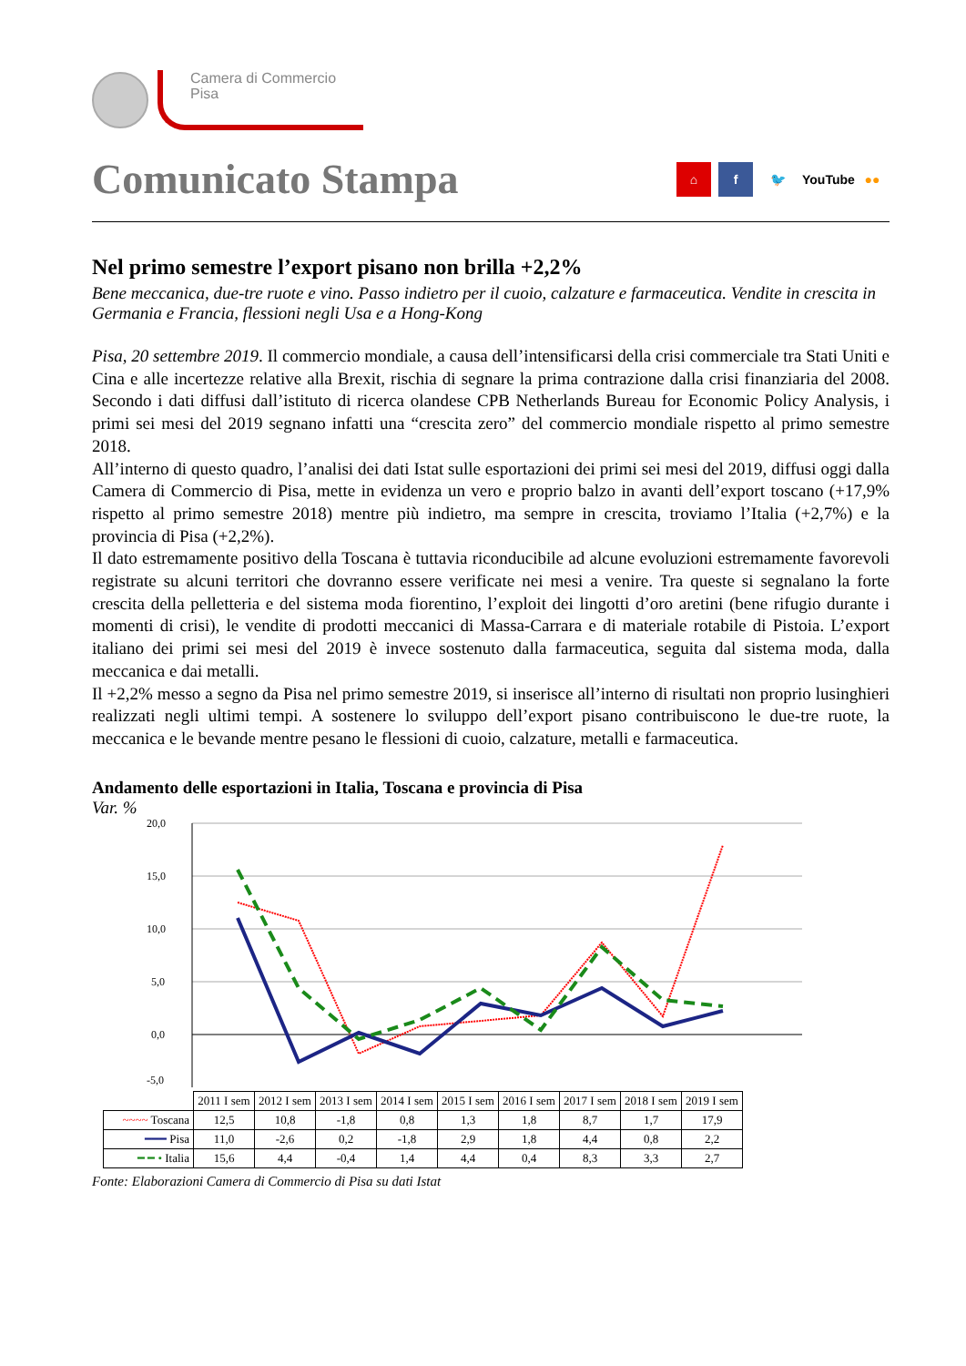Camera di Commercio
Pisa
Comunicato Stampa
⌂ f 🐦 YouTube ●●
Nel primo semestre l’export pisano non brilla +2,2%
Bene meccanica, due-tre ruote e vino. Passo indietro per il cuoio, calzature e farmaceutica. Vendite in crescita in Germania e Francia, flessioni negli Usa e a Hong-Kong
Pisa, 20 settembre 2019. Il commercio mondiale, a causa dell’intensificarsi della crisi commerciale tra Stati Uniti e Cina e alle incertezze relative alla Brexit, rischia di segnare la prima contrazione dalla crisi finanziaria del 2008. Secondo i dati diffusi dall’istituto di ricerca olandese CPB Netherlands Bureau for Economic Policy Analysis, i primi sei mesi del 2019 segnano infatti una “crescita zero” del commercio mondiale rispetto al primo semestre 2018.
All’interno di questo quadro, l’analisi dei dati Istat sulle esportazioni dei primi sei mesi del 2019, diffusi oggi dalla Camera di Commercio di Pisa, mette in evidenza un vero e proprio balzo in avanti dell’export toscano (+17,9% rispetto al primo semestre 2018) mentre più indietro, ma sempre in crescita, troviamo l’Italia (+2,7%) e la provincia di Pisa (+2,2%).
Il dato estremamente positivo della Toscana è tuttavia riconducibile ad alcune evoluzioni estremamente favorevoli registrate su alcuni territori che dovranno essere verificate nei mesi a venire. Tra queste si segnalano la forte crescita della pelletteria e del sistema moda fiorentino, l’exploit dei lingotti d’oro aretini (bene rifugio durante i momenti di crisi), le vendite di prodotti meccanici di Massa-Carrara e di materiale rotabile di Pistoia. L’export italiano dei primi sei mesi del 2019 è invece sostenuto dalla farmaceutica, seguita dal sistema moda, dalla meccanica e dai metalli.
Il +2,2% messo a segno da Pisa nel primo semestre 2019, si inserisce all’interno di risultati non proprio lusinghieri realizzati negli ultimi tempi. A sostenere lo sviluppo dell’export pisano contribuiscono le due-tre ruote, la meccanica e le bevande mentre pesano le flessioni di cuoio, calzature, metalli e farmaceutica.
Andamento delle esportazioni in Italia, Toscana e provincia di Pisa
Var. %
20,0
15,0
10,0
5,0
0,0
-5,0
| | 2011 I sem | 2012 I sem | 2013 I sem | 2014 I sem | 2015 I sem | 2016 I sem | 2017 I sem | 2018 I sem | 2019 I sem |
| --- | --- | --- | --- | --- | --- | --- | --- | --- | --- |
| ~~~~ Toscana | 12,5 | 10,8 | -1,8 | 0,8 | 1,3 | 1,8 | 8,7 | 1,7 | 17,9 |
| ━━━ Pisa | 11,0 | -2,6 | 0,2 | -1,8 | 2,9 | 1,8 | 4,4 | 0,8 | 2,2 |
| ━ ━ • Italia | 15,6 | 4,4 | -0,4 | 1,4 | 4,4 | 0,4 | 8,3 | 3,3 | 2,7 |
Fonte: Elaborazioni Camera di Commercio di Pisa su dati Istat